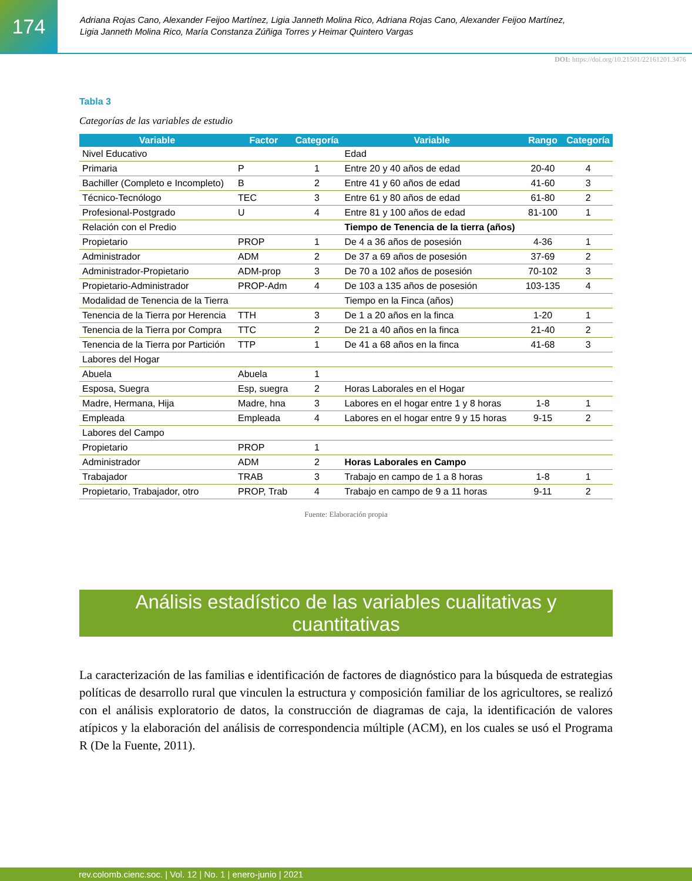174
Adriana Rojas Cano, Alexander Feijoo Martínez, Ligia Janneth Molina Rico, Adriana Rojas Cano, Alexander Feijoo Martínez,
Ligia Janneth Molina Rico, María Constanza Zúñiga Torres y Heimar Quintero Vargas
DOI: https://doi.org/10.21501/22161201.3476
Tabla 3
Categorías de las variables de estudio
| Variable | Factor | Categoría | Variable | Rango | Categoría |
| --- | --- | --- | --- | --- | --- |
| Nivel Educativo | | | Edad | | |
| Primaria | P | 1 | Entre 20 y 40 años de edad | 20-40 | 4 |
| Bachiller (Completo e Incompleto) | B | 2 | Entre 41 y 60 años de edad | 41-60 | 3 |
| Técnico-Tecnólogo | TEC | 3 | Entre 61 y 80 años de edad | 61-80 | 2 |
| Profesional-Postgrado | U | 4 | Entre 81 y 100 años de edad | 81-100 | 1 |
| Relación con el Predio | | | Tiempo de Tenencia de la tierra (años) | | |
| Propietario | PROP | 1 | De 4 a 36 años de posesión | 4-36 | 1 |
| Administrador | ADM | 2 | De 37 a 69 años de posesión | 37-69 | 2 |
| Administrador-Propietario | ADM-prop | 3 | De 70 a 102 años de posesión | 70-102 | 3 |
| Propietario-Administrador | PROP-Adm | 4 | De 103 a 135 años de posesión | 103-135 | 4 |
| Modalidad de Tenencia de la Tierra | | | Tiempo en la Finca (años) | | |
| Tenencia de la Tierra por Herencia | TTH | 3 | De 1 a 20 años en la finca | 1-20 | 1 |
| Tenencia de la Tierra por Compra | TTC | 2 | De 21 a 40 años en la finca | 21-40 | 2 |
| Tenencia de la Tierra por Partición | TTP | 1 | De 41 a 68 años en la finca | 41-68 | 3 |
| Labores del Hogar | | | | | |
| Abuela | Abuela | 1 | | | |
| Esposa, Suegra | Esp, suegra | 2 | Horas Laborales en el Hogar | | |
| Madre, Hermana, Hija | Madre, hna | 3 | Labores en el hogar entre 1 y 8 horas | 1-8 | 1 |
| Empleada | Empleada | 4 | Labores en el hogar entre 9 y 15 horas | 9-15 | 2 |
| Labores del Campo | | | | | |
| Propietario | PROP | 1 | | | |
| Administrador | ADM | 2 | Horas Laborales en Campo | | |
| Trabajador | TRAB | 3 | Trabajo en campo de 1 a 8 horas | 1-8 | 1 |
| Propietario, Trabajador, otro | PROP, Trab | 4 | Trabajo en campo de 9 a 11 horas | 9-11 | 2 |
Fuente: Elaboración propia
Análisis estadístico de las variables cualitativas y
cuantitativas
La caracterización de las familias e identificación de factores de diagnóstico para la búsqueda de estrategias políticas de desarrollo rural que vinculen la estructura y composición familiar de los agricultores, se realizó con el análisis exploratorio de datos, la construcción de diagramas de caja, la identificación de valores atípicos y la elaboración del análisis de correspondencia múltiple (ACM), en los cuales se usó el Programa R (De la Fuente, 2011).
rev.colomb.cienc.soc. | Vol. 12 | No. 1 | enero-junio | 2021